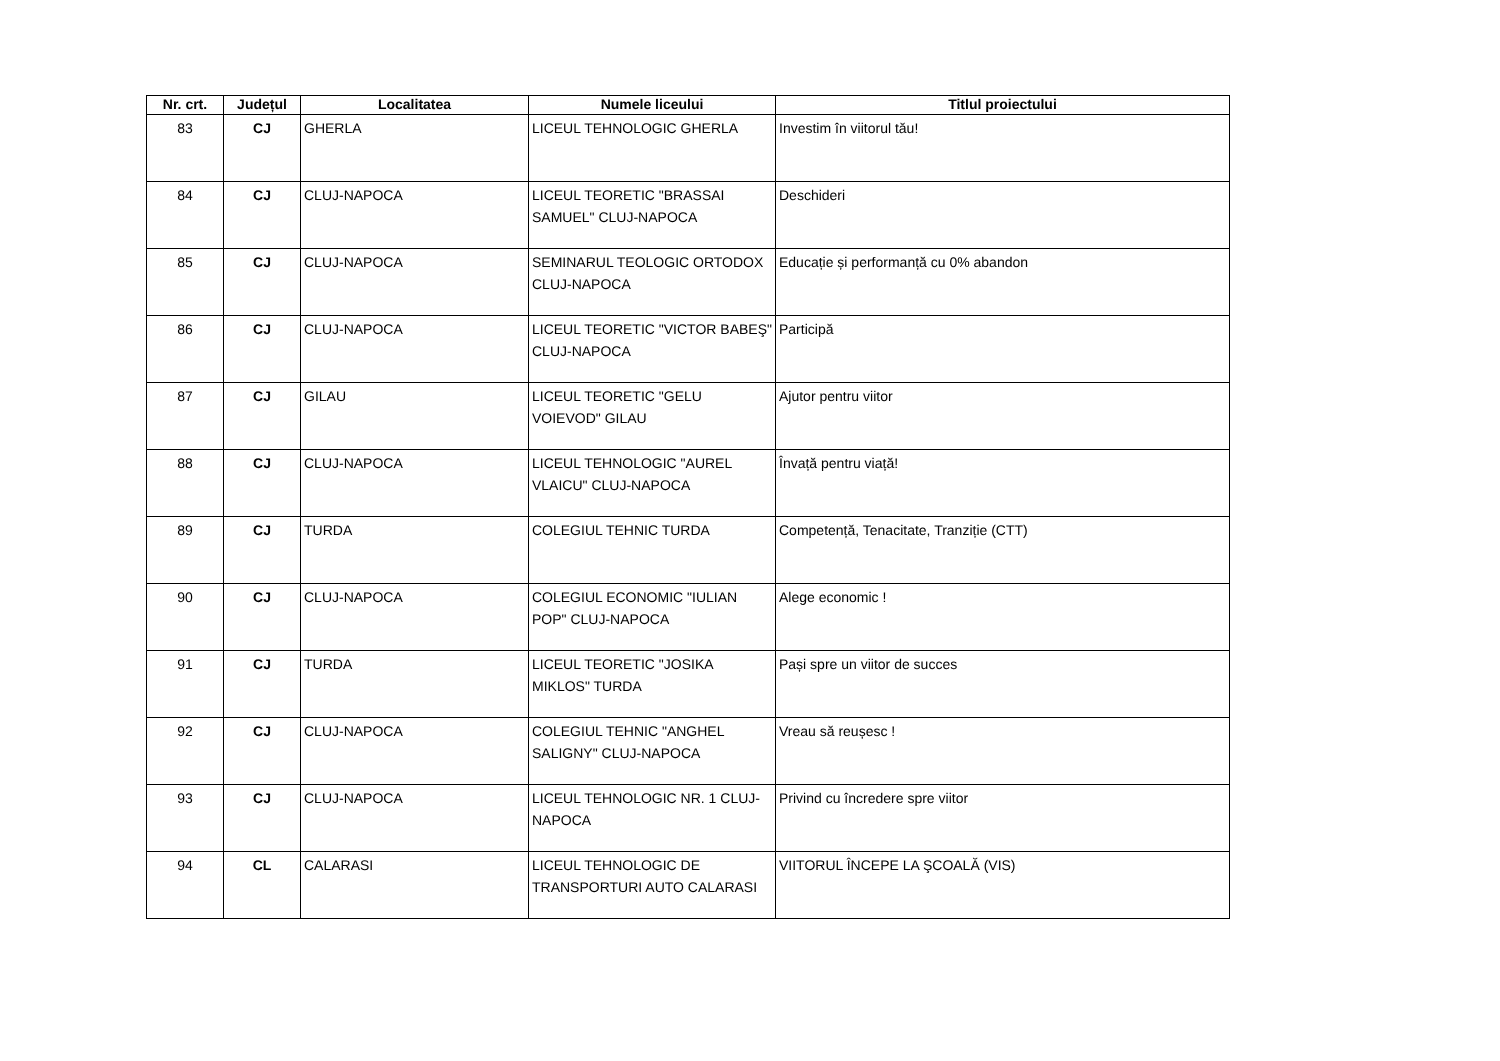| Nr. crt. | Județul | Localitatea | Numele liceului | Titlul proiectului |
| --- | --- | --- | --- | --- |
| 83 | CJ | GHERLA | LICEUL TEHNOLOGIC GHERLA | Investim în viitorul tău! |
| 84 | CJ | CLUJ-NAPOCA | LICEUL TEORETIC "BRASSAI SAMUEL" CLUJ-NAPOCA | Deschideri |
| 85 | CJ | CLUJ-NAPOCA | SEMINARUL TEOLOGIC ORTODOX CLUJ-NAPOCA | Educație și performanță cu 0% abandon |
| 86 | CJ | CLUJ-NAPOCA | LICEUL TEORETIC "VICTOR BABEŞ" CLUJ-NAPOCA | Participă |
| 87 | CJ | GILAU | LICEUL TEORETIC "GELU VOIEVOD" GILAU | Ajutor pentru viitor |
| 88 | CJ | CLUJ-NAPOCA | LICEUL TEHNOLOGIC "AUREL VLAICU" CLUJ-NAPOCA | Învață pentru viață! |
| 89 | CJ | TURDA | COLEGIUL TEHNIC TURDA | Competență, Tenacitate, Tranziție (CTT) |
| 90 | CJ | CLUJ-NAPOCA | COLEGIUL ECONOMIC "IULIAN POP" CLUJ-NAPOCA | Alege economic ! |
| 91 | CJ | TURDA | LICEUL TEORETIC "JOSIKA MIKLOS" TURDA | Pași spre un viitor de succes |
| 92 | CJ | CLUJ-NAPOCA | COLEGIUL TEHNIC "ANGHEL SALIGNY" CLUJ-NAPOCA | Vreau să reușesc ! |
| 93 | CJ | CLUJ-NAPOCA | LICEUL TEHNOLOGIC NR. 1 CLUJ-NAPOCA | Privind cu încredere spre viitor |
| 94 | CL | CALARASI | LICEUL TEHNOLOGIC DE TRANSPORTURI AUTO CALARASI | VIITORUL ÎNCEPE LA ŞCOALĂ (VIS) |